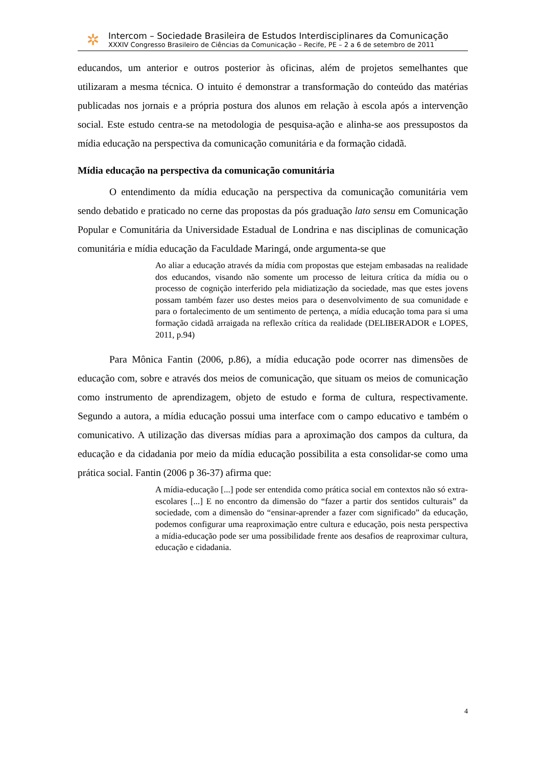✲
Intercom – Sociedade Brasileira de Estudos Interdisciplinares da Comunicação
XXXIV Congresso Brasileiro de Ciências da Comunicação – Recife, PE – 2 a 6 de setembro de 2011
educandos, um anterior e outros posterior às oficinas, além de projetos semelhantes que utilizaram a mesma técnica. O intuito é demonstrar a transformação do conteúdo das matérias publicadas nos jornais e a própria postura dos alunos em relação à escola após a intervenção social. Este estudo centra-se na metodologia de pesquisa-ação e alinha-se aos pressupostos da mídia educação na perspectiva da comunicação comunitária e da formação cidadã.
Mídia educação na perspectiva da comunicação comunitária
O entendimento da mídia educação na perspectiva da comunicação comunitária vem sendo debatido e praticado no cerne das propostas da pós graduação lato sensu em Comunicação Popular e Comunitária da Universidade Estadual de Londrina e nas disciplinas de comunicação comunitária e mídia educação da Faculdade Maringá, onde argumenta-se que
Ao aliar a educação através da mídia com propostas que estejam embasadas na realidade dos educandos, visando não somente um processo de leitura crítica da mídia ou o processo de cognição interferido pela midiatização da sociedade, mas que estes jovens possam também fazer uso destes meios para o desenvolvimento de sua comunidade e para o fortalecimento de um sentimento de pertença, a mídia educação toma para si uma formação cidadã arraigada na reflexão crítica da realidade (DELIBERADOR e LOPES, 2011, p.94)
Para Mônica Fantin (2006, p.86), a mídia educação pode ocorrer nas dimensões de educação com, sobre e através dos meios de comunicação, que situam os meios de comunicação como instrumento de aprendizagem, objeto de estudo e forma de cultura, respectivamente. Segundo a autora, a mídia educação possui uma interface com o campo educativo e também o comunicativo. A utilização das diversas mídias para a aproximação dos campos da cultura, da educação e da cidadania por meio da mídia educação possibilita a esta consolidar-se como uma prática social. Fantin (2006 p 36-37) afirma que:
A mídia-educação [...] pode ser entendida como prática social em contextos não só extra-escolares [...] E no encontro da dimensão do “fazer a partir dos sentidos culturais” da sociedade, com a dimensão do “ensinar-aprender a fazer com significado” da educação, podemos configurar uma reaproximação entre cultura e educação, pois nesta perspectiva a mídia-educação pode ser uma possibilidade frente aos desafios de reaproximar cultura, educação e cidadania.
4